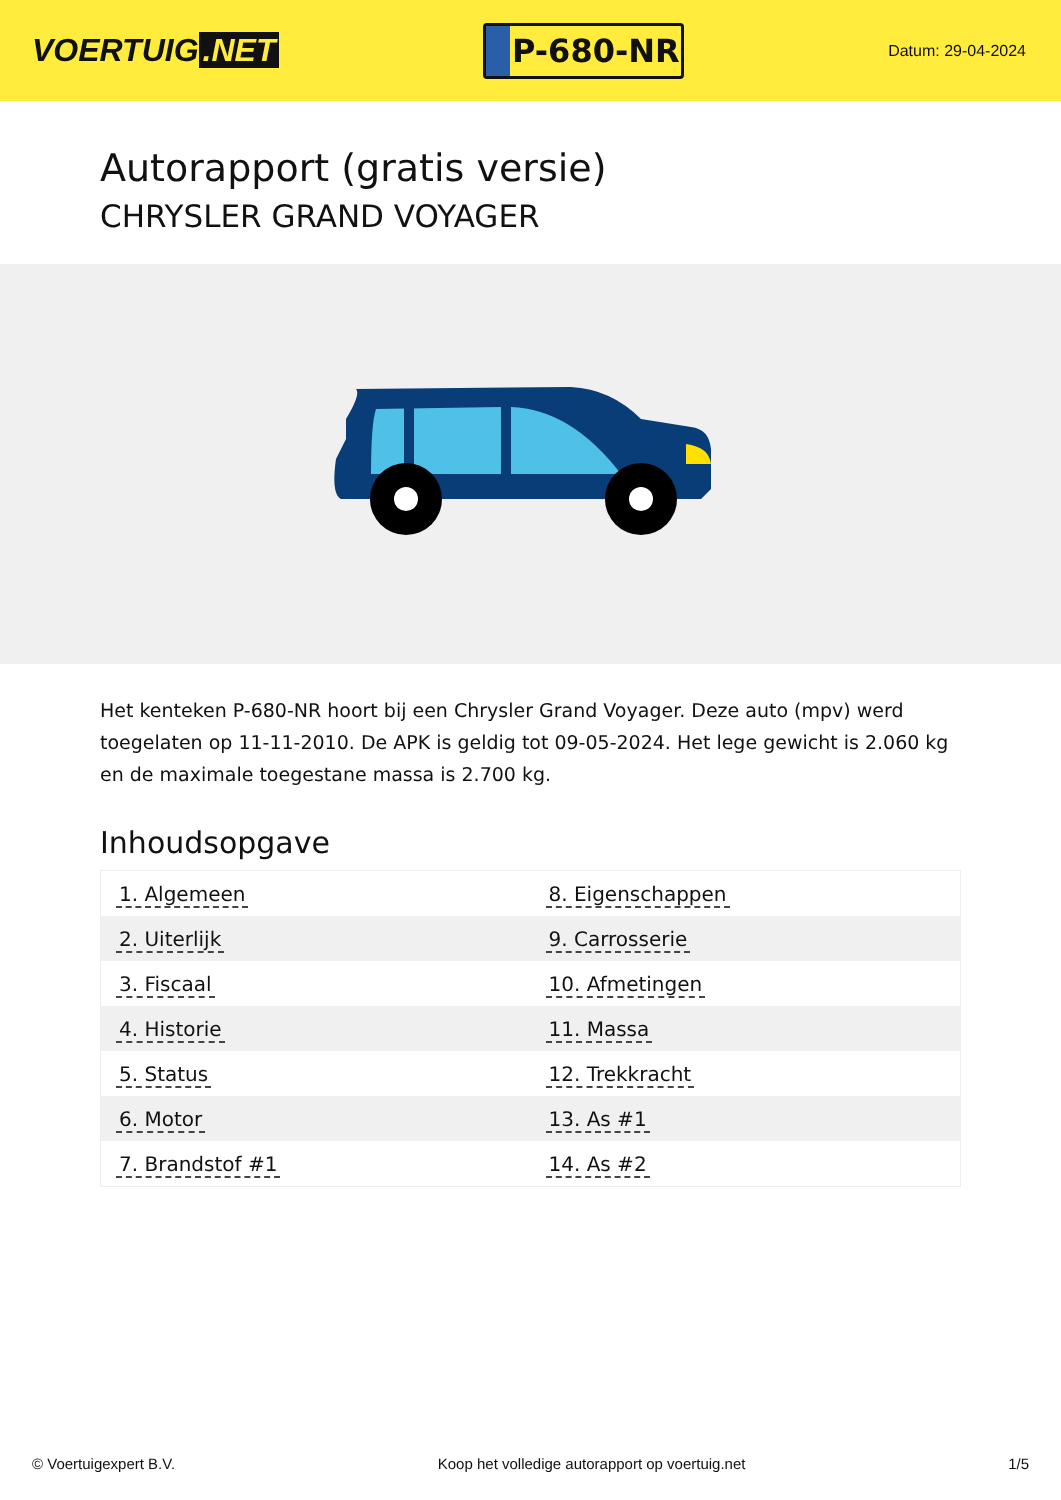VOERTUIG.NET
P-680-NR
Datum: 29-04-2024
Autorapport (gratis versie)
CHRYSLER GRAND VOYAGER
Het kenteken P-680-NR hoort bij een Chrysler Grand Voyager. Deze auto (mpv) werd toegelaten op 11-11-2010. De APK is geldig tot 09-05-2024. Het lege gewicht is 2.060 kg en de maximale toegestane massa is 2.700 kg.
Inhoudsopgave
| 1. Algemeen | 8. Eigenschappen |
| 2. Uiterlijk | 9. Carrosserie |
| 3. Fiscaal | 10. Afmetingen |
| 4. Historie | 11. Massa |
| 5. Status | 12. Trekkracht |
| 6. Motor | 13. As #1 |
| 7. Brandstof #1 | 14. As #2 |
© Voertuigexpert B.V. Koop het volledige autorapport op voertuig.net 1/5